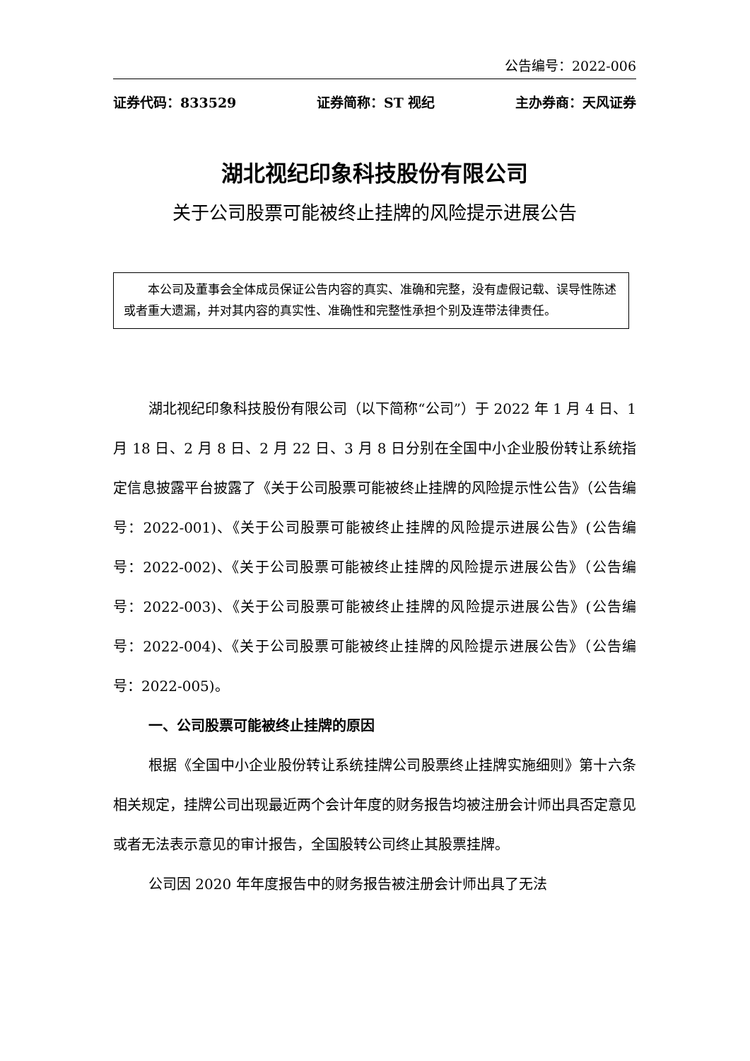公告编号：2022-006
证券代码：833529 证券简称：ST 视纪 主办券商：天风证券
湖北视纪印象科技股份有限公司
关于公司股票可能被终止挂牌的风险提示进展公告
本公司及董事会全体成员保证公告内容的真实、准确和完整，没有虚假记载、误导性陈述或者重大遗漏，并对其内容的真实性、准确性和完整性承担个别及连带法律责任。
湖北视纪印象科技股份有限公司（以下简称“公司”）于 2022 年 1 月 4 日、1 月 18 日、2 月 8 日、2 月 22 日、3 月 8 日分别在全国中小企业股份转让系统指定信息披露平台披露了《关于公司股票可能被终止挂牌的风险提示性公告》（公告编号：2022-001)、《关于公司股票可能被终止挂牌的风险提示进展公告》(公告编号：2022-002)、《关于公司股票可能被终止挂牌的风险提示进展公告》（公告编号：2022-003)、《关于公司股票可能被终止挂牌的风险提示进展公告》(公告编号：2022-004)、《关于公司股票可能被终止挂牌的风险提示进展公告》（公告编号：2022-005)。
一、公司股票可能被终止挂牌的原因
根据《全国中小企业股份转让系统挂牌公司股票终止挂牌实施细则》第十六条相关规定，挂牌公司出现最近两个会计年度的财务报告均被注册会计师出具否定意见或者无法表示意见的审计报告，全国股转公司终止其股票挂牌。
公司因 2020 年年度报告中的财务报告被注册会计师出具了无法